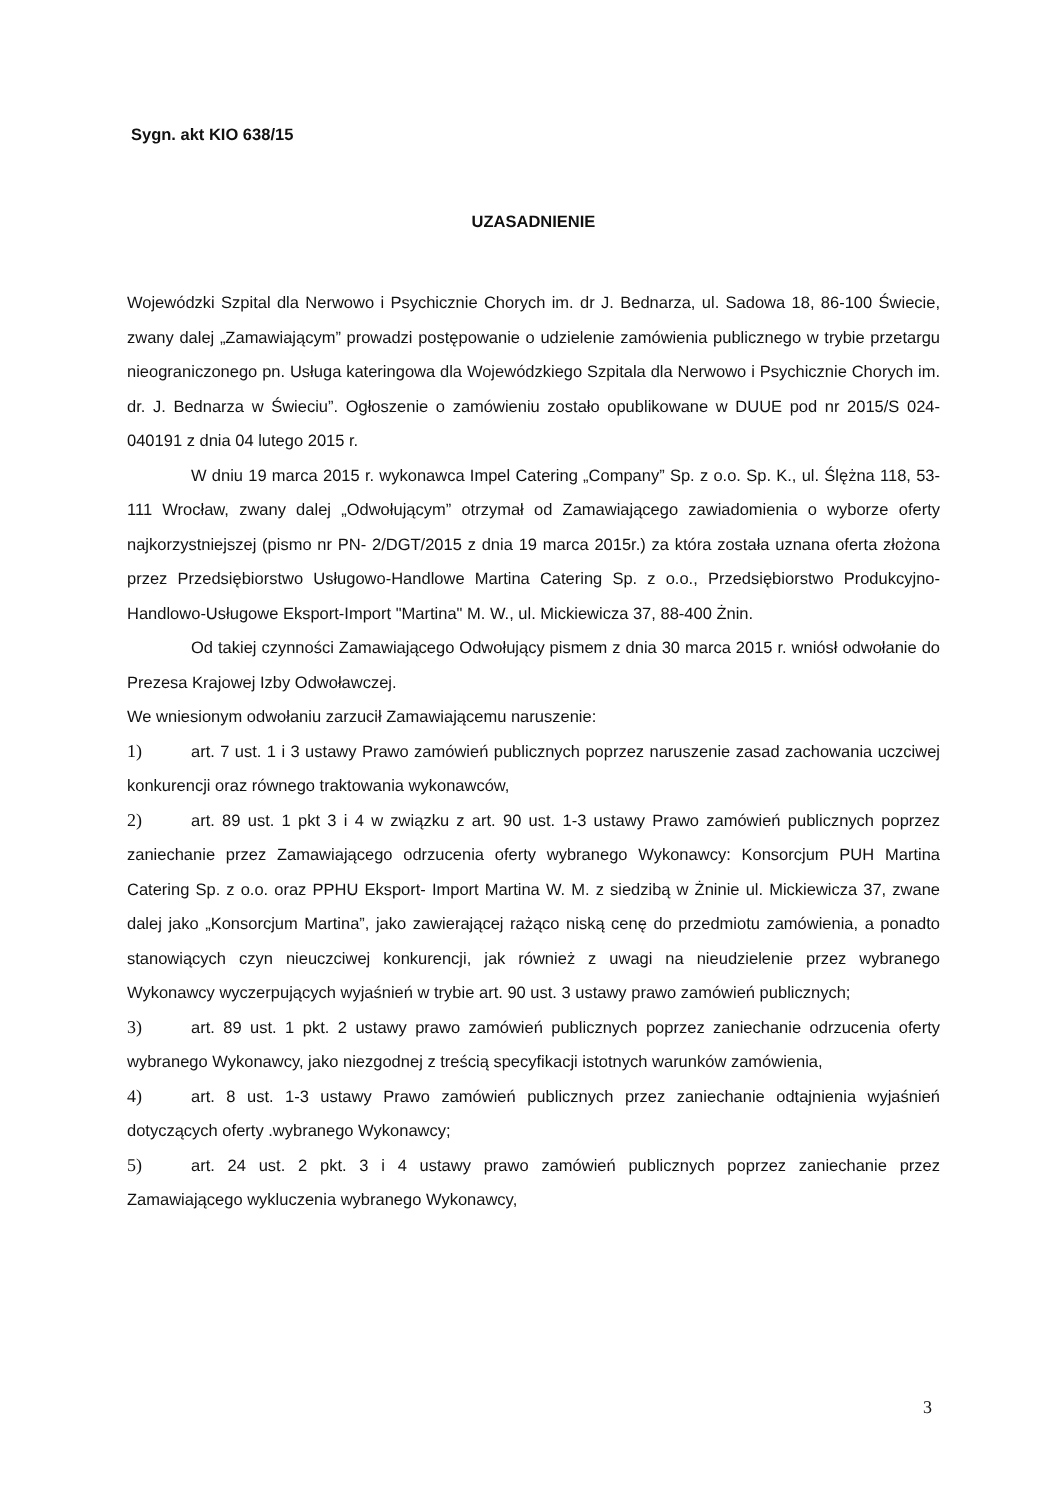Sygn. akt KIO 638/15
UZASADNIENIE
Wojewódzki Szpital dla Nerwowo i Psychicznie Chorych im. dr J. Bednarza, ul. Sadowa 18, 86-100 Świecie, zwany dalej „Zamawiającym” prowadzi postępowanie o udzielenie zamówienia publicznego w trybie przetargu nieograniczonego pn. Usługa kateringowa dla Wojewódzkiego Szpitala dla Nerwowo i Psychicznie Chorych im. dr. J. Bednarza w Świeciu”. Ogłoszenie o zamówieniu zostało opublikowane w DUUE pod nr 2015/S 024-040191 z dnia 04 lutego 2015 r.
W dniu 19 marca 2015 r. wykonawca Impel Catering „Company” Sp. z o.o. Sp. K., ul. Ślężna 118, 53-111 Wrocław, zwany dalej „Odwołującym” otrzymał od Zamawiającego zawiadomienia o wyborze oferty najkorzystniejszej (pismo nr PN- 2/DGT/2015 z dnia 19 marca 2015r.) za która została uznana oferta złożona przez Przedsiębiorstwo Usługowo-Handlowe Martina Catering Sp. z o.o., Przedsiębiorstwo Produkcyjno-Handlowo-Usługowe Eksport-Import "Martina" M. W., ul. Mickiewicza 37, 88-400 Żnin.
Od takiej czynności Zamawiającego Odwołujący pismem z dnia 30 marca 2015 r. wniósł odwołanie do Prezesa Krajowej Izby Odwoławczej.
We wniesionym odwołaniu zarzucił Zamawiającemu naruszenie:
1) art. 7 ust. 1 i 3 ustawy Prawo zamówień publicznych poprzez naruszenie zasad zachowania uczciwej konkurencji oraz równego traktowania wykonawców,
2) art. 89 ust. 1 pkt 3 i 4 w związku z art. 90 ust. 1-3 ustawy Prawo zamówień publicznych poprzez zaniechanie przez Zamawiającego odrzucenia oferty wybranego Wykonawcy: Konsorcjum PUH Martina Catering Sp. z o.o. oraz PPHU Eksport- Import Martina W. M. z siedzibą w Żninie ul. Mickiewicza 37, zwane dalej jako „Konsorcjum Martina”, jako zawierającej rażąco niską cenę do przedmiotu zamówienia, a ponadto stanowiących czyn nieuczciwej konkurencji, jak również z uwagi na nieudzielenie przez wybranego Wykonawcy wyczerpujących wyjaśnień w trybie art. 90 ust. 3 ustawy prawo zamówień publicznych;
3) art. 89 ust. 1 pkt. 2 ustawy prawo zamówień publicznych poprzez zaniechanie odrzucenia oferty wybranego Wykonawcy, jako niezgodnej z treścią specyfikacji istotnych warunków zamówienia,
4) art. 8 ust. 1-3 ustawy Prawo zamówień publicznych przez zaniechanie odtajnienia wyjaśnień dotyczących oferty .wybranego Wykonawcy;
5) art. 24 ust. 2 pkt. 3 i 4 ustawy prawo zamówień publicznych poprzez zaniechanie przez Zamawiającego wykluczenia wybranego Wykonawcy,
3